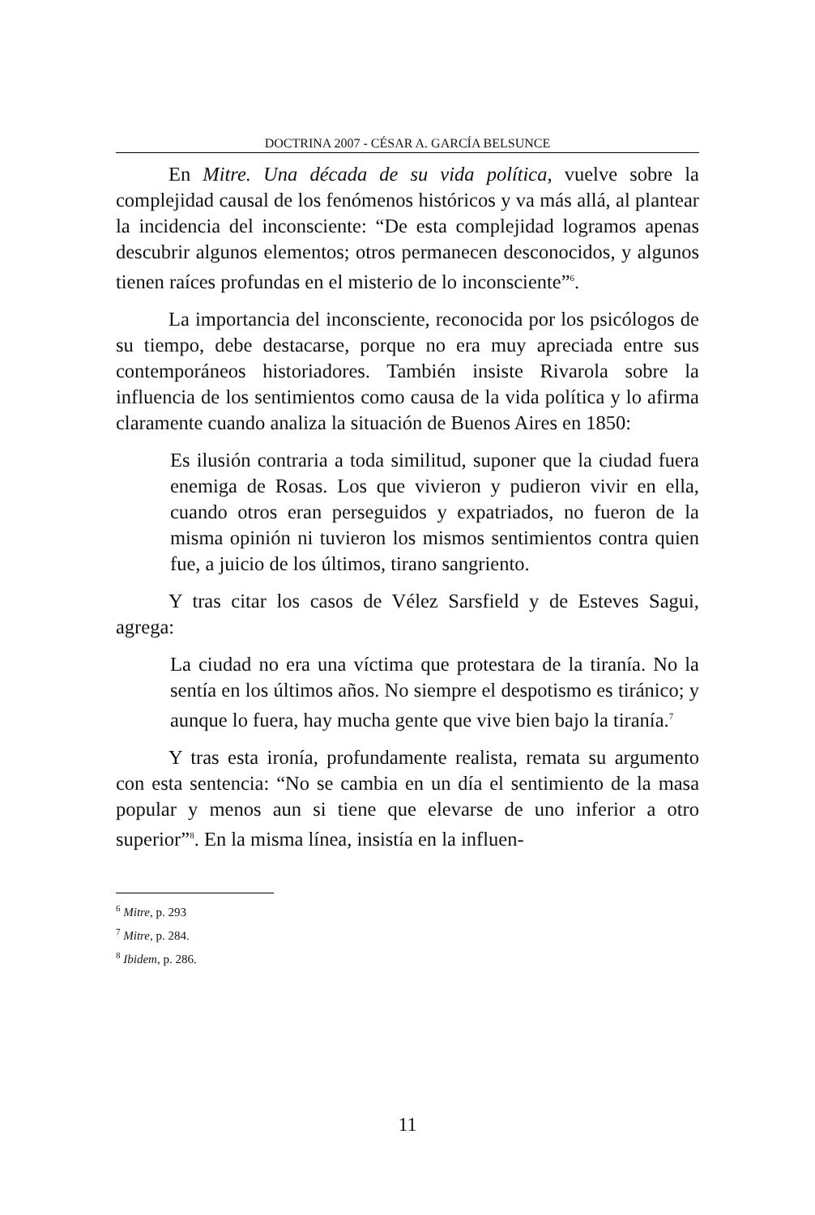DOCTRINA 2007 - CÉSAR A. GARCÍA BELSUNCE
En Mitre. Una década de su vida política, vuelve sobre la complejidad causal de los fenómenos históricos y va más allá, al plantear la incidencia del inconsciente: “De esta complejidad logramos apenas descubrir algunos elementos; otros permanecen desconocidos, y algunos tienen raíces profundas en el misterio de lo inconsciente”<sup>6</sup>.
La importancia del inconsciente, reconocida por los psicólogos de su tiempo, debe destacarse, porque no era muy apreciada entre sus contemporáneos historiadores. También insiste Rivarola sobre la influencia de los sentimientos como causa de la vida política y lo afirma claramente cuando analiza la situación de Buenos Aires en 1850:
Es ilusión contraria a toda similitud, suponer que la ciudad fuera enemiga de Rosas. Los que vivieron y pudieron vivir en ella, cuando otros eran perseguidos y expatriados, no fueron de la misma opinión ni tuvieron los mismos sentimientos contra quien fue, a juicio de los últimos, tirano sangriento.
Y tras citar los casos de Vélez Sarsfield y de Esteves Sagui, agrega:
La ciudad no era una víctima que protestara de la tiranía. No la sentía en los últimos años. No siempre el despotismo es tiránico; y aunque lo fuera, hay mucha gente que vive bien bajo la tiranía.<sup>7</sup>
Y tras esta ironía, profundamente realista, remata su argumento con esta sentencia: “No se cambia en un día el sentimiento de la masa popular y menos aun si tiene que elevarse de uno inferior a otro superior”<sup>8</sup>. En la misma línea, insistía en la influen-
<sup>6</sup> Mitre, p. 293
<sup>7</sup> Mitre, p. 284.
<sup>8</sup> Ibidem, p. 286.
11